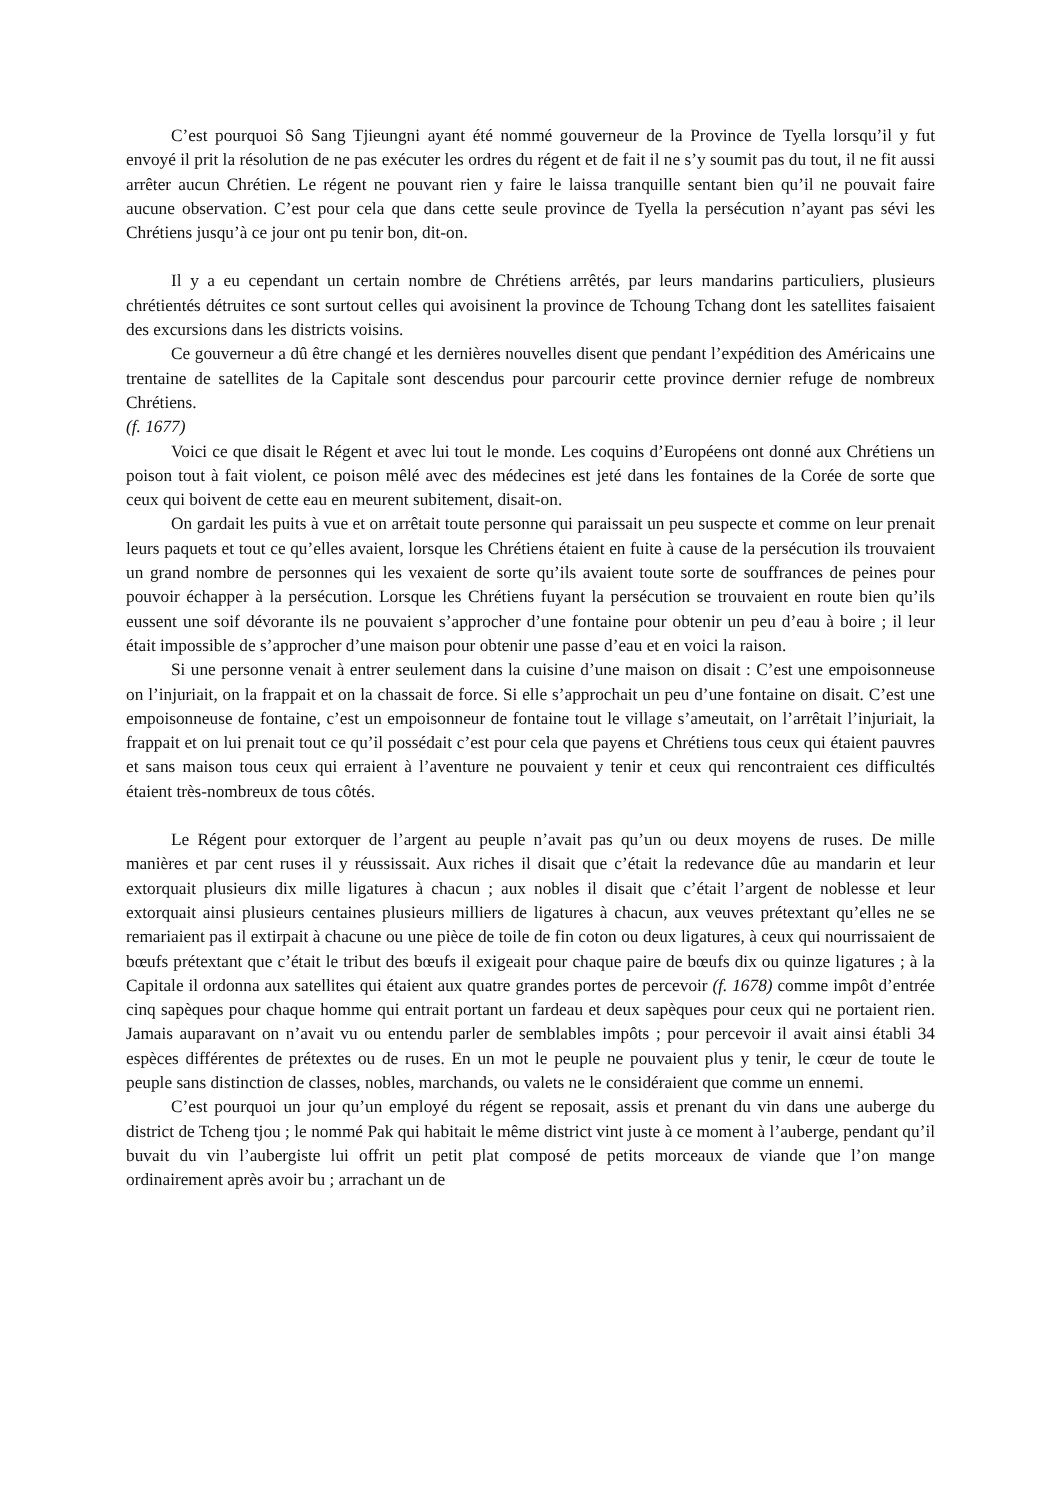C’est pourquoi Sô Sang Tjieungni ayant été nommé gouverneur de la Province de Tyella lorsqu’il y fut envoyé il prit la résolution de ne pas exécuter les ordres du régent et de fait il ne s’y soumit pas du tout, il ne fit aussi arrêter aucun Chrétien. Le régent ne pouvant rien y faire le laissa tranquille sentant bien qu’il ne pouvait faire aucune observation. C’est pour cela que dans cette seule province de Tyella la persécution n’ayant pas sévi les Chrétiens jusqu’à ce jour ont pu tenir bon, dit-on.
Il y a eu cependant un certain nombre de Chrétiens arrêtés, par leurs mandarins particuliers, plusieurs chrétientés détruites ce sont surtout celles qui avoisinent la province de Tchoung Tchang dont les satellites faisaient des excursions dans les districts voisins.
Ce gouverneur a dû être changé et les dernières nouvelles disent que pendant l’expédition des Américains une trentaine de satellites de la Capitale sont descendus pour parcourir cette province dernier refuge de nombreux Chrétiens.
(f. 1677)
Voici ce que disait le Régent et avec lui tout le monde. Les coquins d’Européens ont donné aux Chrétiens un poison tout à fait violent, ce poison mêlé avec des médecines est jeté dans les fontaines de la Corée de sorte que ceux qui boivent de cette eau en meurent subitement, disait-on.
On gardait les puits à vue et on arrêtait toute personne qui paraissait un peu suspecte et comme on leur prenait leurs paquets et tout ce qu’elles avaient, lorsque les Chrétiens étaient en fuite à cause de la persécution ils trouvaient un grand nombre de personnes qui les vexaient de sorte qu’ils avaient toute sorte de souffrances de peines pour pouvoir échapper à la persécution. Lorsque les Chrétiens fuyant la persécution se trouvaient en route bien qu’ils eussent une soif dévorante ils ne pouvaient s’approcher d’une fontaine pour obtenir un peu d’eau à boire ; il leur était impossible de s’approcher d’une maison pour obtenir une passe d’eau et en voici la raison.
Si une personne venait à entrer seulement dans la cuisine d’une maison on disait : C’est une empoisonneuse on l’injuriait, on la frappait et on la chassait de force. Si elle s’approchait un peu d’une fontaine on disait. C’est une empoisonneuse de fontaine, c’est un empoisonneur de fontaine tout le village s’ameutait, on l’arrêtait l’injuriait, la frappait et on lui prenait tout ce qu’il possédait c’est pour cela que payens et Chrétiens tous ceux qui étaient pauvres et sans maison tous ceux qui erraient à l’aventure ne pouvaient y tenir et ceux qui rencontraient ces difficultés étaient très-nombreux de tous côtés.
Le Régent pour extorquer de l’argent au peuple n’avait pas qu’un ou deux moyens de ruses. De mille manières et par cent ruses il y réussissait. Aux riches il disait que c’était la redevance dûe au mandarin et leur extorquait plusieurs dix mille ligatures à chacun ; aux nobles il disait que c’était l’argent de noblesse et leur extorquait ainsi plusieurs centaines plusieurs milliers de ligatures à chacun, aux veuves prétextant qu’elles ne se remariaient pas il extirpait à chacune ou une pièce de toile de fin coton ou deux ligatures, à ceux qui nourrissaient de bœufs prétextant que c’était le tribut des bœufs il exigeait pour chaque paire de bœufs dix ou quinze ligatures ; à la Capitale il ordonna aux satellites qui étaient aux quatre grandes portes de percevoir (f. 1678) comme impôt d’entrée cinq sapèques pour chaque homme qui entrait portant un fardeau et deux sapèques pour ceux qui ne portaient rien. Jamais auparavant on n’avait vu ou entendu parler de semblables impôts ; pour percevoir il avait ainsi établi 34 espèces différentes de prétextes ou de ruses. En un mot le peuple ne pouvaient plus y tenir, le cœur de toute le peuple sans distinction de classes, nobles, marchands, ou valets ne le considéraient que comme un ennemi.
C’est pourquoi un jour qu’un employé du régent se reposait, assis et prenant du vin dans une auberge du district de Tcheng tjou ; le nommé Pak qui habitait le même district vint juste à ce moment à l’auberge, pendant qu’il buvait du vin l’aubergiste lui offrit un petit plat composé de petits morceaux de viande que l’on mange ordinairement après avoir bu ; arrachant un de